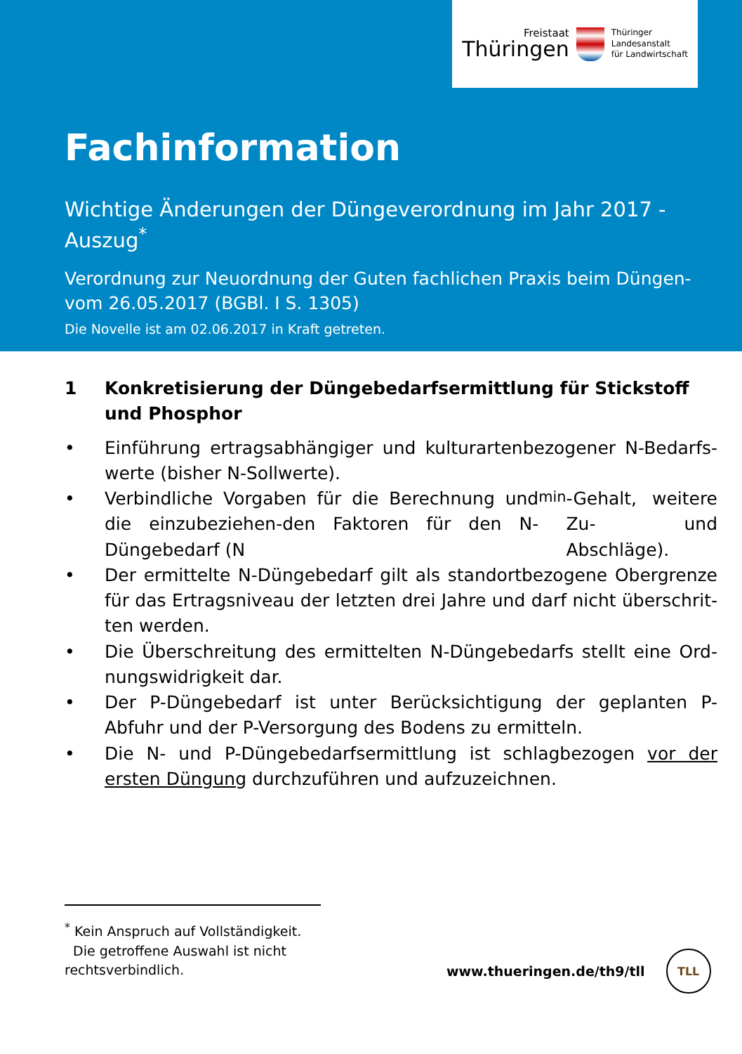Freistaat
Thüringen
Thüringer
Landesanstalt
für Landwirtschaft
Fachinformation
Wichtige Änderungen der Düngeverordnung im Jahr 2017 -
Auszug<sup>*</sup>
Verordnung zur Neuordnung der Guten fachlichen Praxis beim Düngen-
vom 26.05.2017 (BGBl. I S. 1305)
Die Novelle ist am 02.06.2017 in Kraft getreten.
1 Konkretisierung der Düngebedarfsermittlung für Stickstoff und Phosphor
Einführung ertragsabhängiger und kulturartenbezogener N-Bedarfs-werte (bisher N-Sollwerte).
Verbindliche Vorgaben für die Berechnung und die einzubeziehen-den Faktoren für den N-Düngebedarf (N<sub>min</sub>-Gehalt, weitere Zu- und Abschläge).
Der ermittelte N-Düngebedarf gilt als standortbezogene Obergrenze für das Ertragsniveau der letzten drei Jahre und darf nicht überschrit-ten werden.
Die Überschreitung des ermittelten N-Düngebedarfs stellt eine Ord-nungswidrigkeit dar.
Der P-Düngebedarf ist unter Berücksichtigung der geplanten P-Abfuhr und der P-Versorgung des Bodens zu ermitteln.
Die N- und P-Düngebedarfsermittlung ist schlagbezogen vor der ersten Düngung durchzuführen und aufzuzeichnen.
<sup>*</sup> Kein Anspruch auf Vollständigkeit.
Die getroffene Auswahl ist nicht rechtsverbindlich.
www.thueringen.de/th9/tll
TLL